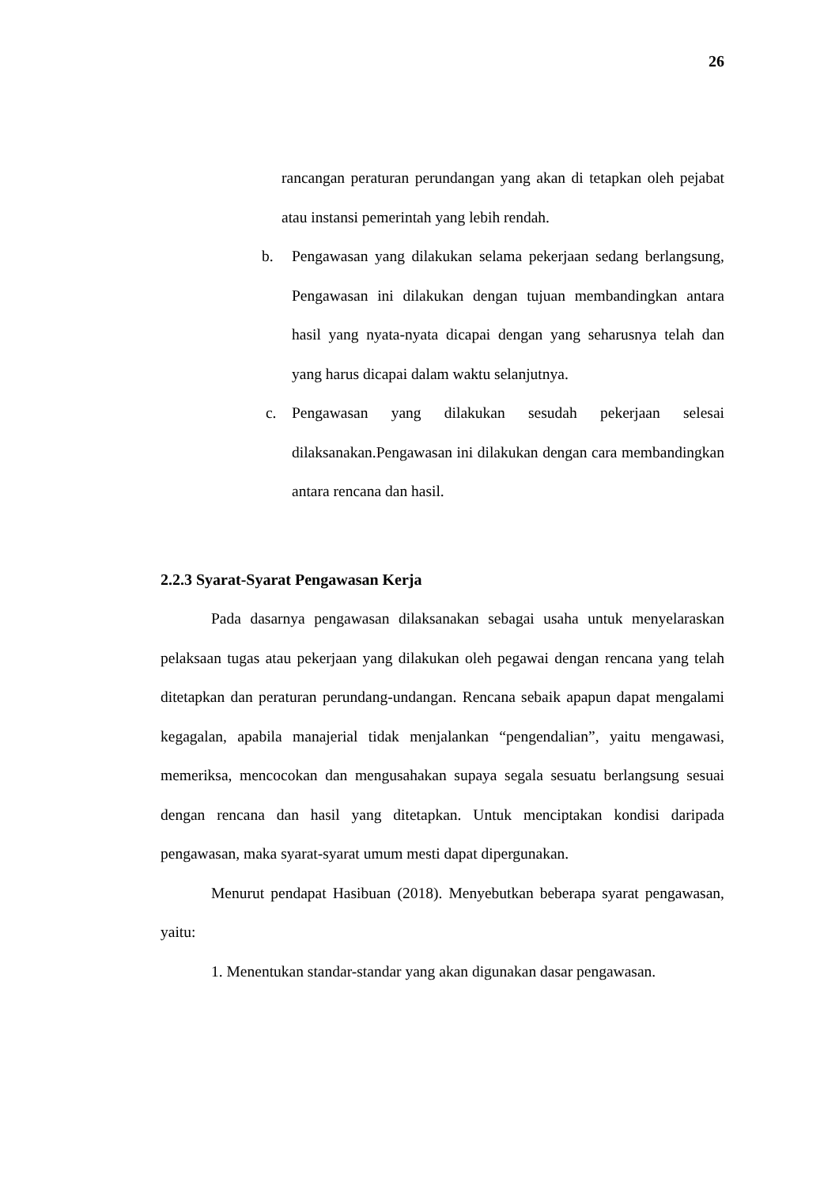26
rancangan peraturan perundangan yang akan di tetapkan oleh pejabat atau instansi pemerintah yang lebih rendah.
b. Pengawasan yang dilakukan selama pekerjaan sedang berlangsung, Pengawasan ini dilakukan dengan tujuan membandingkan antara hasil yang nyata-nyata dicapai dengan yang seharusnya telah dan yang harus dicapai dalam waktu selanjutnya.
c. Pengawasan yang dilakukan sesudah pekerjaan selesai dilaksanakan.Pengawasan ini dilakukan dengan cara membandingkan antara rencana dan hasil.
2.2.3 Syarat-Syarat Pengawasan Kerja
Pada dasarnya pengawasan dilaksanakan sebagai usaha untuk menyelaraskan pelaksaan tugas atau pekerjaan yang dilakukan oleh pegawai dengan rencana yang telah ditetapkan dan peraturan perundang-undangan. Rencana sebaik apapun dapat mengalami kegagalan, apabila manajerial tidak menjalankan “pengendalian”, yaitu mengawasi, memeriksa, mencocokan dan mengusahakan supaya segala sesuatu berlangsung sesuai dengan rencana dan hasil yang ditetapkan. Untuk menciptakan kondisi daripada pengawasan, maka syarat-syarat umum mesti dapat dipergunakan.
Menurut pendapat Hasibuan (2018). Menyebutkan beberapa syarat pengawasan, yaitu:
1. Menentukan standar-standar yang akan digunakan dasar pengawasan.